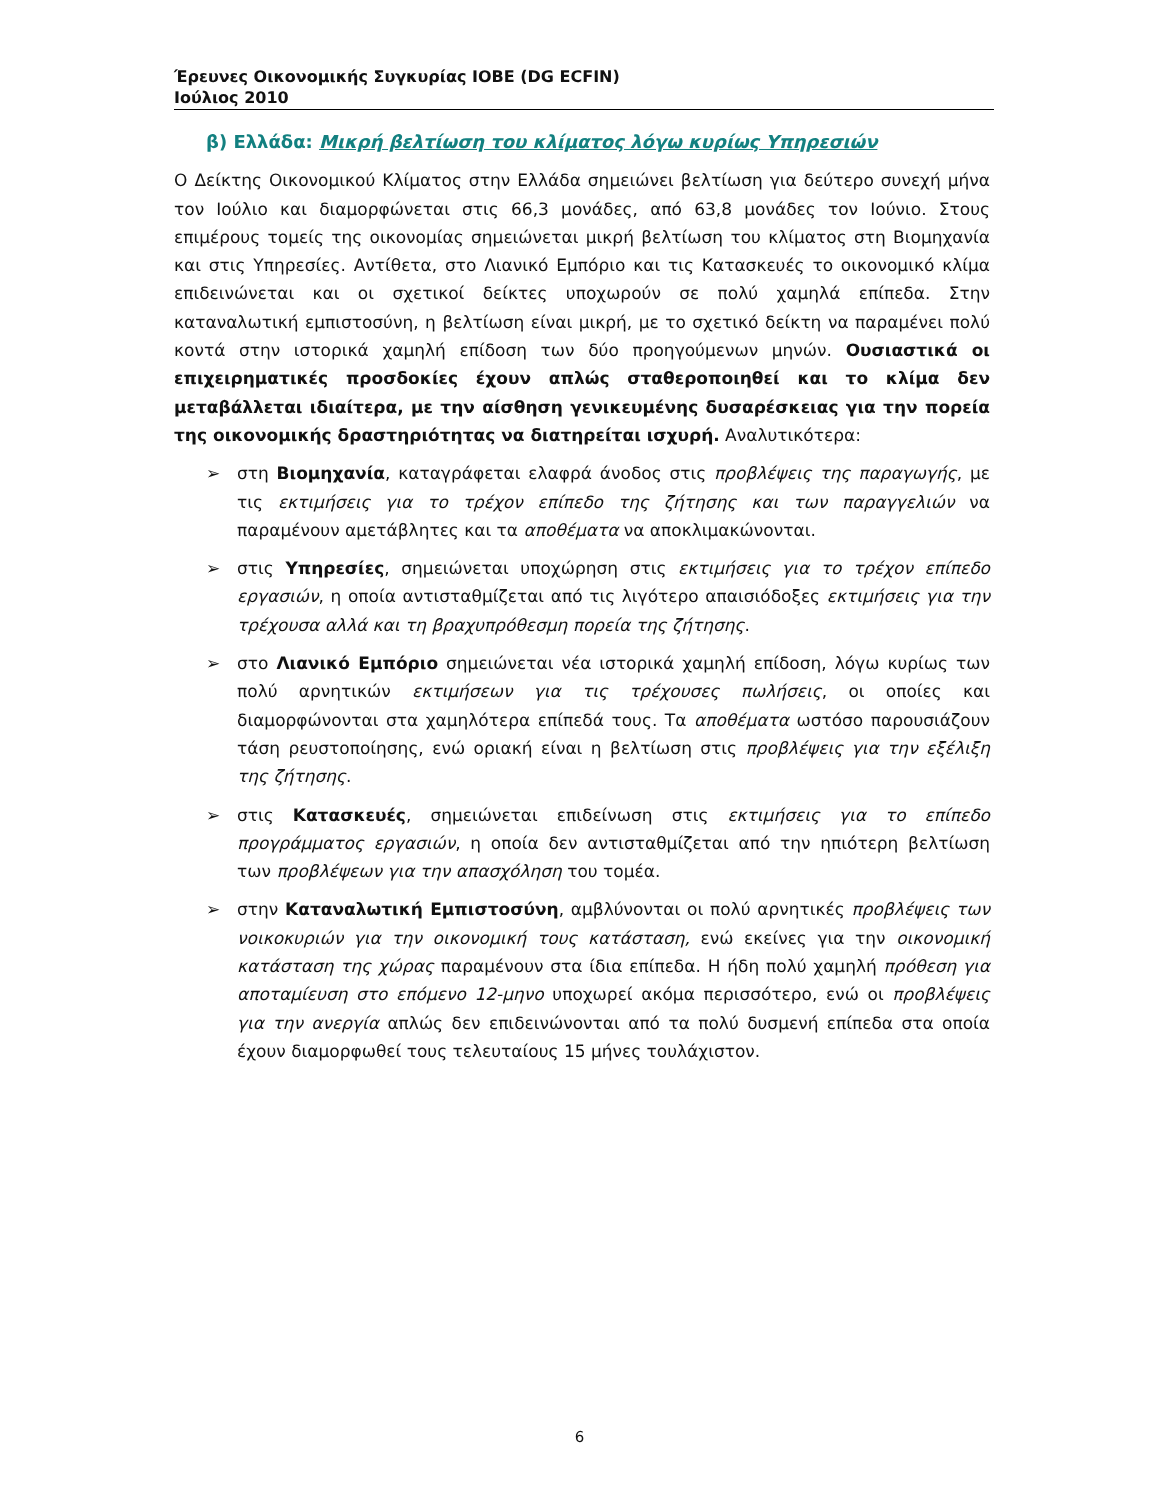Έρευνες Οικονομικής Συγκυρίας ΙΟΒΕ (DG ECFIN)
Ιούλιος 2010
β) Ελλάδα: Μικρή βελτίωση του κλίματος λόγω κυρίως Υπηρεσιών
Ο Δείκτης Οικονομικού Κλίματος στην Ελλάδα σημειώνει βελτίωση για δεύτερο συνεχή μήνα τον Ιούλιο και διαμορφώνεται στις 66,3 μονάδες, από 63,8 μονάδες τον Ιούνιο. Στους επιμέρους τομείς της οικονομίας σημειώνεται μικρή βελτίωση του κλίματος στη Βιομηχανία και στις Υπηρεσίες. Αντίθετα, στο Λιανικό Εμπόριο και τις Κατασκευές το οικονομικό κλίμα επιδεινώνεται και οι σχετικοί δείκτες υποχωρούν σε πολύ χαμηλά επίπεδα. Στην καταναλωτική εμπιστοσύνη, η βελτίωση είναι μικρή, με το σχετικό δείκτη να παραμένει πολύ κοντά στην ιστορικά χαμηλή επίδοση των δύο προηγούμενων μηνών. Ουσιαστικά οι επιχειρηματικές προσδοκίες έχουν απλώς σταθεροποιηθεί και το κλίμα δεν μεταβάλλεται ιδιαίτερα, με την αίσθηση γενικευμένης δυσαρέσκειας για την πορεία της οικονομικής δραστηριότητας να διατηρείται ισχυρή. Αναλυτικότερα:
➢ στη Βιομηχανία, καταγράφεται ελαφρά άνοδος στις προβλέψεις της παραγωγής, με τις εκτιμήσεις για το τρέχον επίπεδο της ζήτησης και των παραγγελιών να παραμένουν αμετάβλητες και τα αποθέματα να αποκλιμακώνονται.
➢ στις Υπηρεσίες, σημειώνεται υποχώρηση στις εκτιμήσεις για το τρέχον επίπεδο εργασιών, η οποία αντισταθμίζεται από τις λιγότερο απαισιόδοξες εκτιμήσεις για την τρέχουσα αλλά και τη βραχυπρόθεσμη πορεία της ζήτησης.
➢ στο Λιανικό Εμπόριο σημειώνεται νέα ιστορικά χαμηλή επίδοση, λόγω κυρίως των πολύ αρνητικών εκτιμήσεων για τις τρέχουσες πωλήσεις, οι οποίες και διαμορφώνονται στα χαμηλότερα επίπεδά τους. Τα αποθέματα ωστόσο παρουσιάζουν τάση ρευστοποίησης, ενώ οριακή είναι η βελτίωση στις προβλέψεις για την εξέλιξη της ζήτησης.
➢ στις Κατασκευές, σημειώνεται επιδείνωση στις εκτιμήσεις για το επίπεδο προγράμματος εργασιών, η οποία δεν αντισταθμίζεται από την ηπιότερη βελτίωση των προβλέψεων για την απασχόληση του τομέα.
➢ στην Καταναλωτική Εμπιστοσύνη, αμβλύνονται οι πολύ αρνητικές προβλέψεις των νοικοκυριών για την οικονομική τους κατάσταση, ενώ εκείνες για την οικονομική κατάσταση της χώρας παραμένουν στα ίδια επίπεδα. Η ήδη πολύ χαμηλή πρόθεση για αποταμίευση στο επόμενο 12-μηνο υποχωρεί ακόμα περισσότερο, ενώ οι προβλέψεις για την ανεργία απλώς δεν επιδεινώνονται από τα πολύ δυσμενή επίπεδα στα οποία έχουν διαμορφωθεί τους τελευταίους 15 μήνες τουλάχιστον.
6